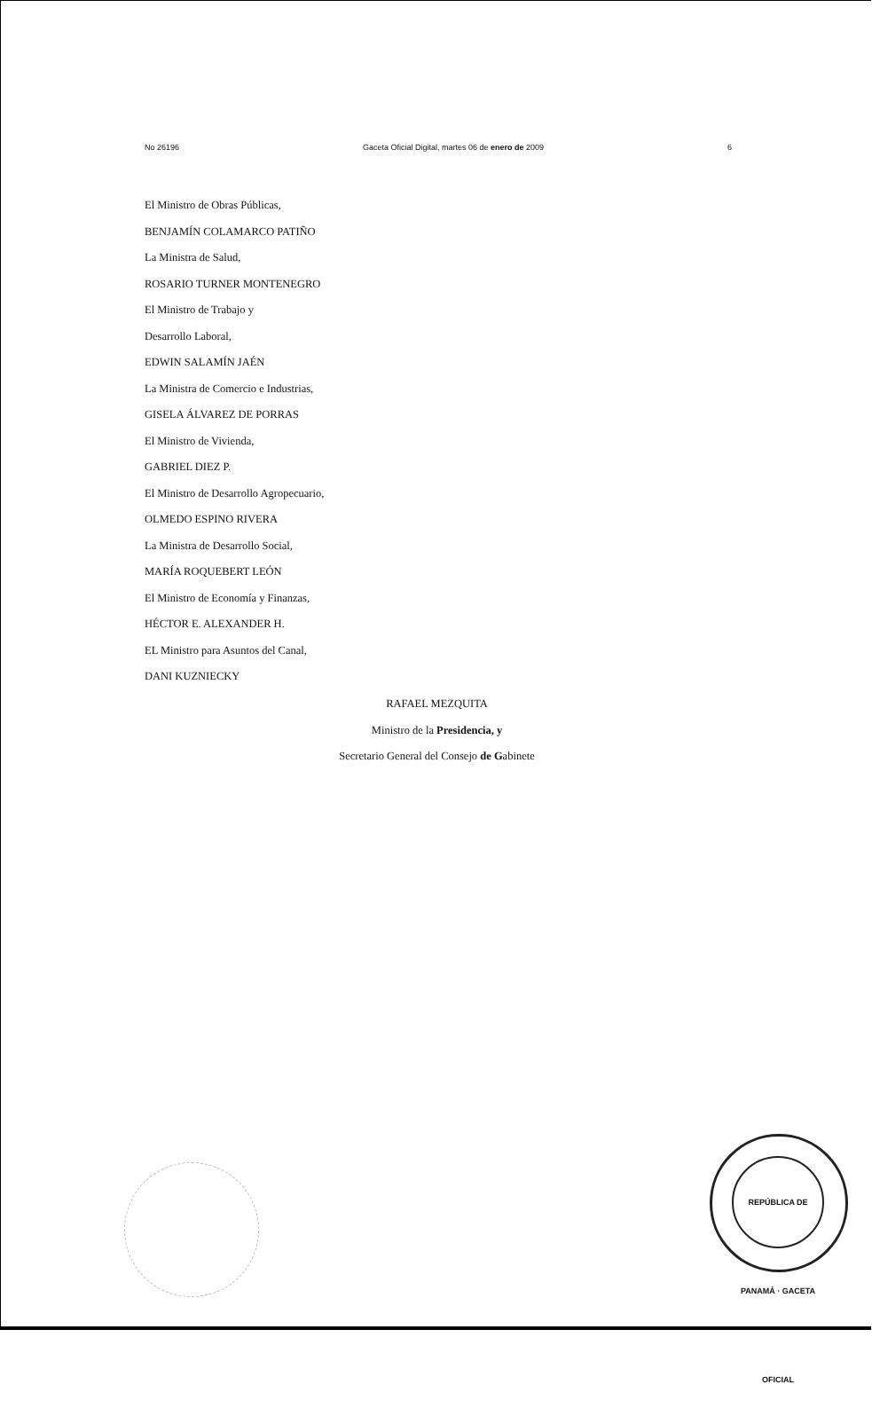No 26196 Gaceta Oficial Digital, martes 06 de enero de 2009 6
El Ministro de Obras Públicas,
BENJAMÍN COLAMARCO PATIÑO
La Ministra de Salud,
ROSARIO TURNER MONTENEGRO
El Ministro de Trabajo y
Desarrollo Laboral,
EDWIN SALAMÍN JAÉN
La Ministra de Comercio e Industrias,
GISELA ÁLVAREZ DE PORRAS
El Ministro de Vivienda,
GABRIEL DIEZ P.
El Ministro de Desarrollo Agropecuario,
OLMEDO ESPINO RIVERA
La Ministra de Desarrollo Social,
MARÍA ROQUEBERT LEÓN
El Ministro de Economía y Finanzas,
HÉCTOR E. ALEXANDER H.
EL Ministro para Asuntos del Canal,
DANI KUZNIECKY
RAFAEL MEZQUITA
Ministro de la Presidencia, y
Secretario General del Consejo de Gabinete
REPÚBLICA DE PANAMÁ · GACETA OFICIAL